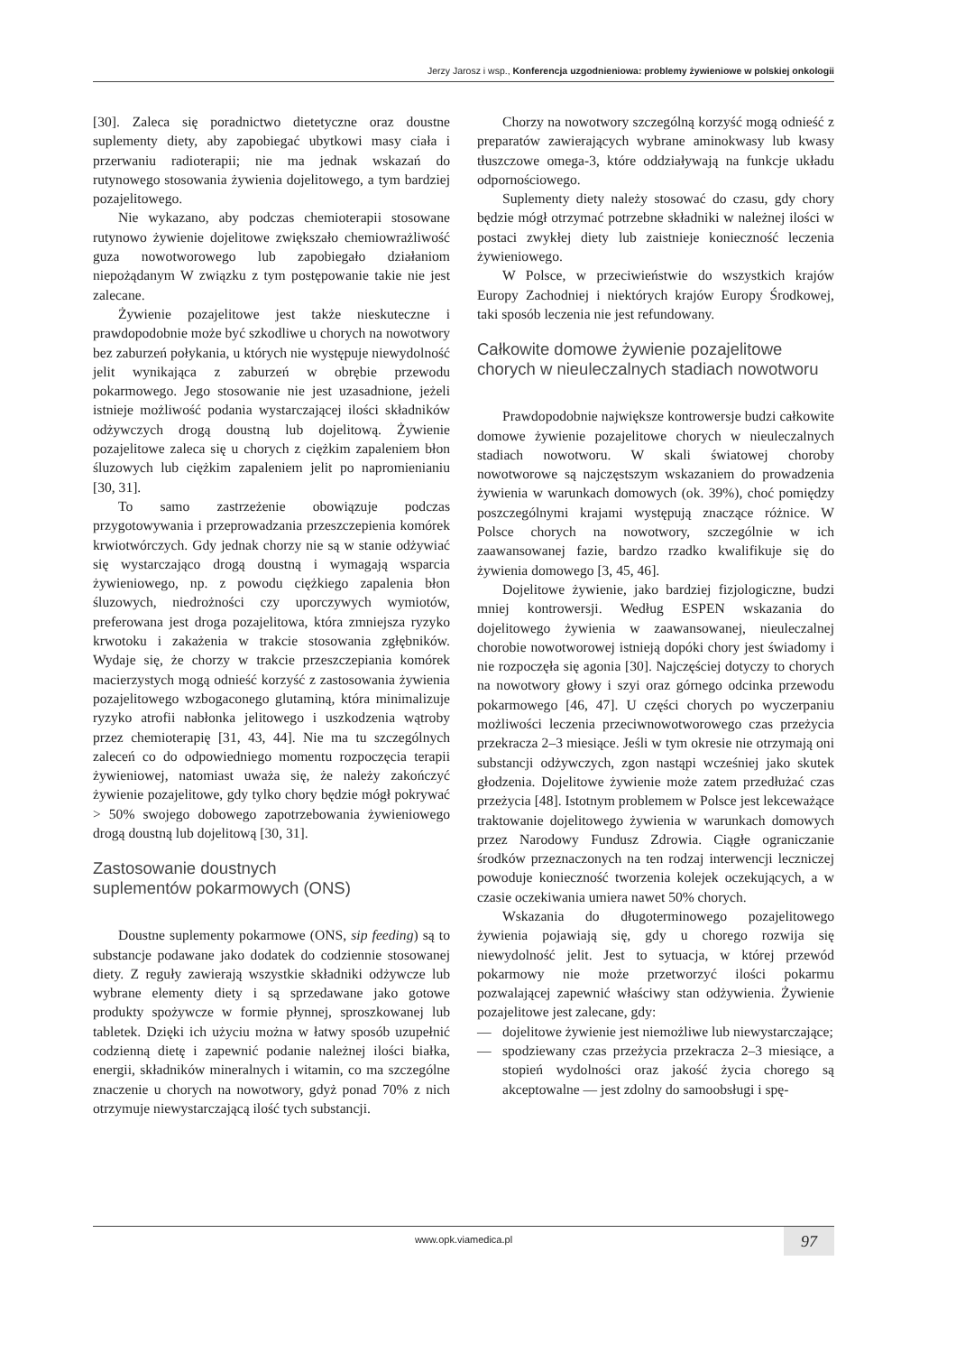Jerzy Jarosz i wsp., Konferencja uzgodnieniowa: problemy żywieniowe w polskiej onkologii
[30]. Zaleca się poradnictwo dietetyczne oraz doustne suplementy diety, aby zapobiegać ubytkowi masy ciała i przerwaniu radioterapii; nie ma jednak wskazań do rutynowego stosowania żywienia dojelitowego, a tym bardziej pozajelitowego.
Nie wykazano, aby podczas chemioterapii stosowane rutynowo żywienie dojelitowe zwiększało chemiowrażliwość guza nowotworowego lub zapobiegało działaniom niepożądanym W związku z tym postępowanie takie nie jest zalecane.
Żywienie pozajelitowe jest także nieskuteczne i prawdopodobnie może być szkodliwe u chorych na nowotwory bez zaburzeń połykania, u których nie występuje niewydolność jelit wynikająca z zaburzeń w obrębie przewodu pokarmowego. Jego stosowanie nie jest uzasadnione, jeżeli istnieje możliwość podania wystarczającej ilości składników odżywczych drogą doustną lub dojelitową. Żywienie pozajelitowe zaleca się u chorych z ciężkim zapaleniem błon śluzowych lub ciężkim zapaleniem jelit po napromienianiu [30, 31].
To samo zastrzeżenie obowiązuje podczas przygotowywania i przeprowadzania przeszczepienia komórek krwiotwórczych. Gdy jednak chorzy nie są w stanie odżywiać się wystarczająco drogą doustną i wymagają wsparcia żywieniowego, np. z powodu ciężkiego zapalenia błon śluzowych, niedrożności czy uporczywych wymiotów, preferowana jest droga pozajelitowa, która zmniejsza ryzyko krwotoku i zakażenia w trakcie stosowania zgłębników. Wydaje się, że chorzy w trakcie przeszczepiania komórek macierzystych mogą odnieść korzyść z zastosowania żywienia pozajelitowego wzbogaconego glutaminą, która minimalizuje ryzyko atrofii nabłonka jelitowego i uszkodzenia wątroby przez chemioterapię [31, 43, 44]. Nie ma tu szczególnych zaleceń co do odpowiedniego momentu rozpoczęcia terapii żywieniowej, natomiast uważa się, że należy zakończyć żywienie pozajelitowe, gdy tylko chory będzie mógł pokrywać > 50% swojego dobowego zapotrzebowania żywieniowego drogą doustną lub dojelitową [30, 31].
Zastosowanie doustnych
suplementów pokarmowych (ONS)
Doustne suplementy pokarmowe (ONS, sip feeding) są to substancje podawane jako dodatek do codziennie stosowanej diety. Z reguły zawierają wszystkie składniki odżywcze lub wybrane elementy diety i są sprzedawane jako gotowe produkty spożywcze w formie płynnej, sproszkowanej lub tabletek. Dzięki ich użyciu można w łatwy sposób uzupełnić codzienną dietę i zapewnić podanie należnej ilości białka, energii, składników mineralnych i witamin, co ma szczególne znaczenie u chorych na nowotwory, gdyż ponad 70% z nich otrzymuje niewystarczającą ilość tych substancji.
Chorzy na nowotwory szczególną korzyść mogą odnieść z preparatów zawierających wybrane aminokwasy lub kwasy tłuszczowe omega-3, które oddziaływają na funkcje układu odpornościowego.
Suplementy diety należy stosować do czasu, gdy chory będzie mógł otrzymać potrzebne składniki w należnej ilości w postaci zwykłej diety lub zaistnieje konieczność leczenia żywieniowego.
W Polsce, w przeciwieństwie do wszystkich krajów Europy Zachodniej i niektórych krajów Europy Środkowej, taki sposób leczenia nie jest refundowany.
Całkowite domowe żywienie pozajelitowe
chorych w nieuleczalnych stadiach nowotworu
Prawdopodobnie największe kontrowersje budzi całkowite domowe żywienie pozajelitowe chorych w nieuleczalnych stadiach nowotworu. W skali światowej choroby nowotworowe są najczęstszym wskazaniem do prowadzenia żywienia w warunkach domowych (ok. 39%), choć pomiędzy poszczególnymi krajami występują znaczące różnice. W Polsce chorych na nowotwory, szczególnie w ich zaawansowanej fazie, bardzo rzadko kwalifikuje się do żywienia domowego [3, 45, 46].
Dojelitowe żywienie, jako bardziej fizjologiczne, budzi mniej kontrowersji. Według ESPEN wskazania do dojelitowego żywienia w zaawansowanej, nieuleczalnej chorobie nowotworowej istnieją dopóki chory jest świadomy i nie rozpoczęła się agonia [30]. Najczęściej dotyczy to chorych na nowotwory głowy i szyi oraz górnego odcinka przewodu pokarmowego [46, 47]. U części chorych po wyczerpaniu możliwości leczenia przeciwnowotworowego czas przeżycia przekracza 2–3 miesiące. Jeśli w tym okresie nie otrzymają oni substancji odżywczych, zgon nastąpi wcześniej jako skutek głodzenia. Dojelitowe żywienie może zatem przedłużać czas przeżycia [48]. Istotnym problemem w Polsce jest lekceważące traktowanie dojelitowego żywienia w warunkach domowych przez Narodowy Fundusz Zdrowia. Ciągłe ograniczanie środków przeznaczonych na ten rodzaj interwencji leczniczej powoduje konieczność tworzenia kolejek oczekujących, a w czasie oczekiwania umiera nawet 50% chorych.
Wskazania do długoterminowego pozajelitowego żywienia pojawiają się, gdy u chorego rozwija się niewydolność jelit. Jest to sytuacja, w której przewód pokarmowy nie może przetworzyć ilości pokarmu pozwalającej zapewnić właściwy stan odżywienia. Żywienie pozajelitowe jest zalecane, gdy:
— dojelitowe żywienie jest niemożliwe lub niewystarczające;
— spodziewany czas przeżycia przekracza 2–3 miesiące, a stopień wydolności oraz jakość życia chorego są akceptowalne — jest zdolny do samoobsługi i spę-
www.opk.viamedica.pl
97